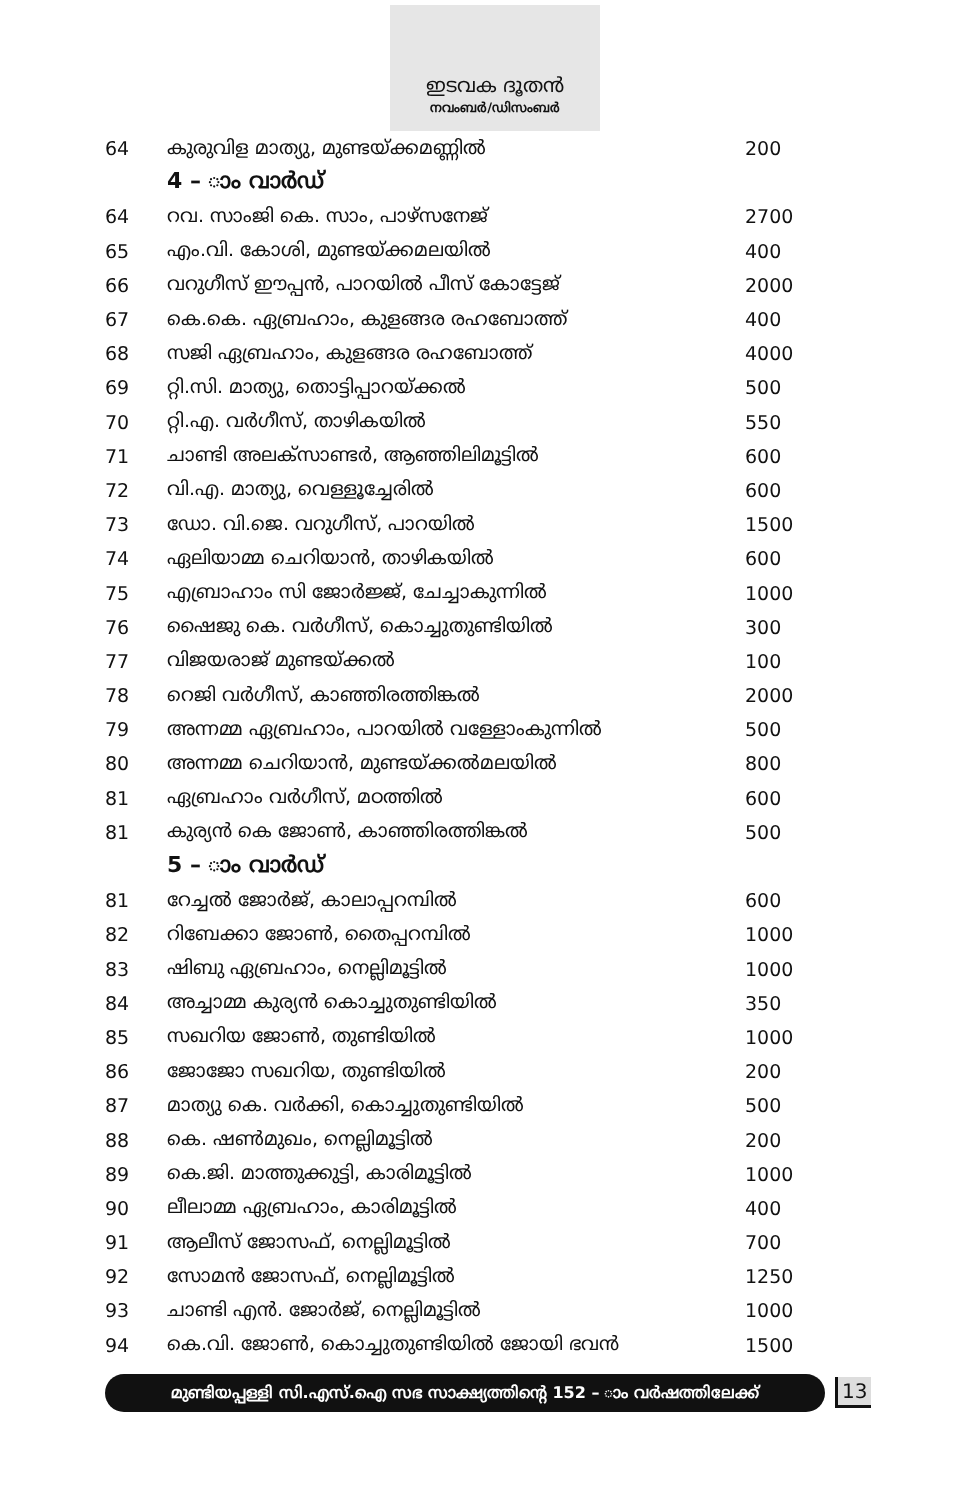ഇടവക ദൂതൻ
നവംബർ/ഡിസംബർ
| 64 | കുരുവിള മാത്യു, മുണ്ടയ്ക്കമണ്ണിൽ | 200 |
| | 4 – ാം വാർഡ് | |
| 64 | റവ. സാംജി കെ. സാം, പാഴ്സനേജ് | 2700 |
| 65 | എം.വി. കോശി, മുണ്ടയ്ക്കമലയിൽ | 400 |
| 66 | വറുഗീസ് ഈപ്പൻ, പാറയിൽ പീസ് കോട്ടേജ് | 2000 |
| 67 | കെ.കെ. ഏബ്രഹാം, കുളങ്ങര രഹബോത്ത് | 400 |
| 68 | സജി ഏബ്രഹാം, കുളങ്ങര രഹബോത്ത് | 4000 |
| 69 | റ്റി.സി. മാത്യു, തൊട്ടിപ്പാറയ്ക്കൽ | 500 |
| 70 | റ്റി.എ. വർഗീസ്, താഴികയിൽ | 550 |
| 71 | ചാണ്ടി അലക്സാണ്ടർ, ആഞ്ഞിലിമൂട്ടിൽ | 600 |
| 72 | വി.എ. മാത്യു, വെള്ളൂച്ചേരിൽ | 600 |
| 73 | ഡോ. വി.ജെ. വറുഗീസ്, പാറയിൽ | 1500 |
| 74 | ഏലിയാമ്മ ചെറിയാൻ, താഴികയിൽ | 600 |
| 75 | എബ്രാഹാം സി ജോർജ്ജ്, ചേച്ചാകുന്നിൽ | 1000 |
| 76 | ഷൈജു കെ. വർഗീസ്, കൊച്ചുതുണ്ടിയിൽ | 300 |
| 77 | വിജയരാജ് മുണ്ടയ്ക്കൽ | 100 |
| 78 | റെജി വർഗീസ്, കാഞ്ഞിരത്തിങ്കൽ | 2000 |
| 79 | അന്നമ്മ ഏബ്രഹാം, പാറയിൽ വള്ളോംകുന്നിൽ | 500 |
| 80 | അന്നമ്മ ചെറിയാൻ, മുണ്ടയ്ക്കൽമലയിൽ | 800 |
| 81 | ഏബ്രഹാം വർഗീസ്, മഠത്തിൽ | 600 |
| 81 | കുര്യൻ കെ ജോൺ, കാഞ്ഞിരത്തിങ്കൽ | 500 |
| | 5 – ാം വാർഡ് | |
| 81 | റേച്ചൽ ജോർജ്, കാലാപ്പറമ്പിൽ | 600 |
| 82 | റിബേക്കാ ജോൺ, തൈപ്പറമ്പിൽ | 1000 |
| 83 | ഷിബു ഏബ്രഹാം, നെല്ലിമൂട്ടിൽ | 1000 |
| 84 | അച്ചാമ്മ കുര്യൻ കൊച്ചുതുണ്ടിയിൽ | 350 |
| 85 | സഖറിയ ജോൺ, തുണ്ടിയിൽ | 1000 |
| 86 | ജോജോ സഖറിയ, തുണ്ടിയിൽ | 200 |
| 87 | മാത്യു കെ. വർക്കി, കൊച്ചുതുണ്ടിയിൽ | 500 |
| 88 | കെ. ഷൺമുഖം, നെല്ലിമൂട്ടിൽ | 200 |
| 89 | കെ.ജി. മാത്തുക്കുട്ടി, കാരിമൂട്ടിൽ | 1000 |
| 90 | ലീലാമ്മ ഏബ്രഹാം, കാരിമൂട്ടിൽ | 400 |
| 91 | ആലീസ് ജോസഫ്, നെല്ലിമൂട്ടിൽ | 700 |
| 92 | സോമൻ ജോസഫ്, നെല്ലിമൂട്ടിൽ | 1250 |
| 93 | ചാണ്ടി എൻ. ജോർജ്, നെല്ലിമൂട്ടിൽ | 1000 |
| 94 | കെ.വി. ജോൺ, കൊച്ചുതുണ്ടിയിൽ ജോയി ഭവൻ | 1500 |
മുണ്ടിയപ്പള്ളി സി.എസ്.ഐ സഭ സാക്ഷ്യത്തിന്റെ 152 – ാം വർഷത്തിലേക്ക്
13